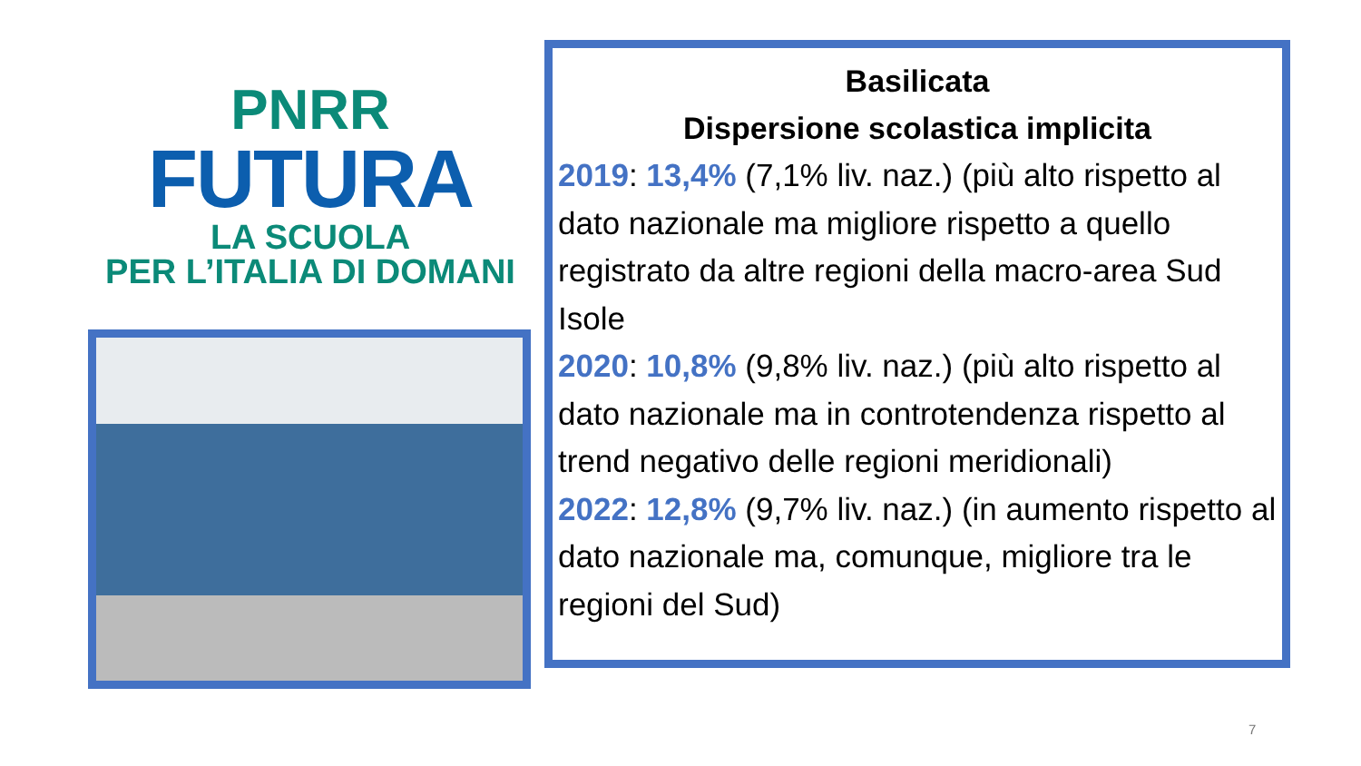PNRR
FUTURA
LA SCUOLA
PER L’ITALIA DI DOMANI
Basilicata
Dispersione scolastica implicita
2019: 13,4% (7,1% liv. naz.) (più alto rispetto al dato nazionale ma migliore rispetto a quello registrato da altre regioni della macro-area Sud Isole
2020: 10,8% (9,8% liv. naz.) (più alto rispetto al dato nazionale ma in controtendenza rispetto al trend negativo delle regioni meridionali)
2022: 12,8% (9,7% liv. naz.) (in aumento rispetto al dato nazionale ma, comunque, migliore tra le regioni del Sud)
7